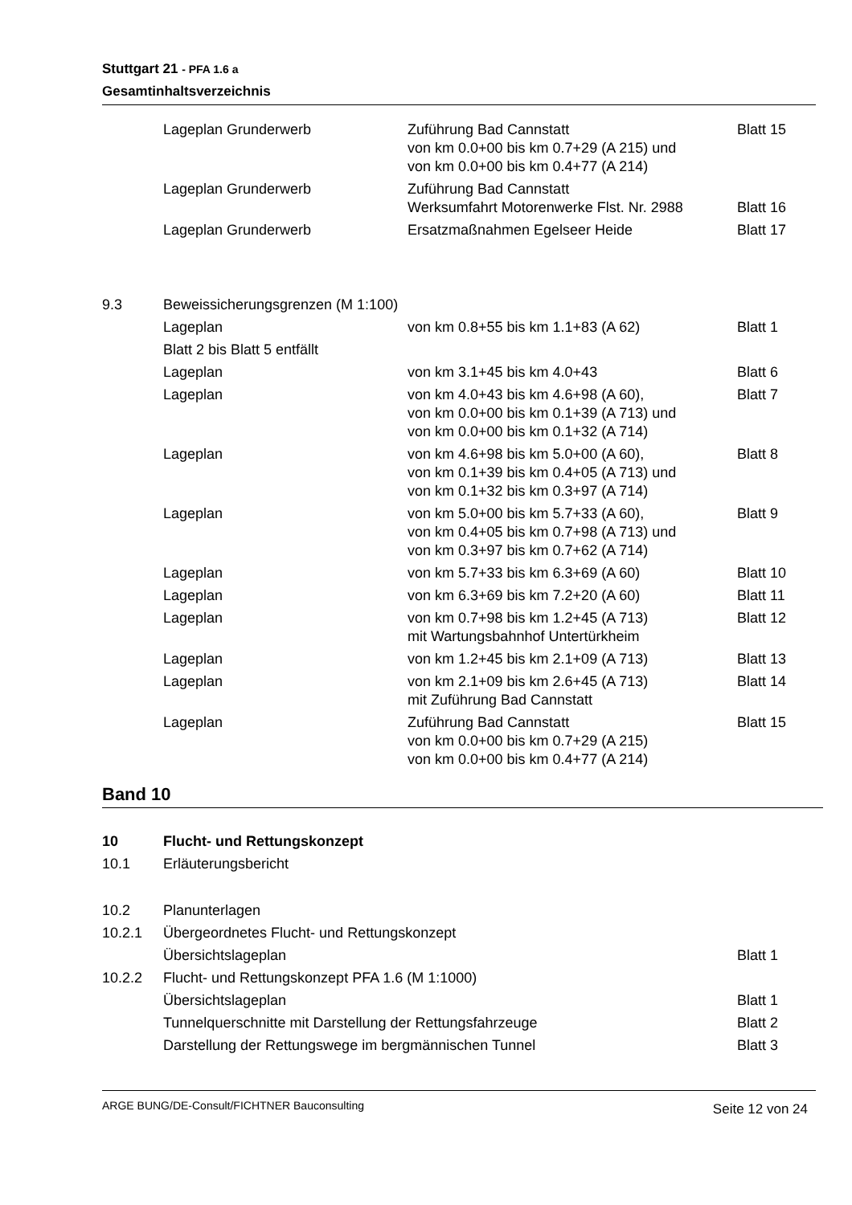Stuttgart 21 - PFA 1.6 a
Gesamtinhaltsverzeichnis
| | Lageplan Grunderwerb | Zuführung Bad Cannstatt von km 0.0+00 bis km 0.7+29 (A 215) und von km 0.0+00 bis km 0.4+77 (A 214) | Blatt 15 |
| | Lageplan Grunderwerb | Zuführung Bad Cannstatt Werksumfahrt Motorenwerke Flst. Nr. 2988 | Blatt 16 |
| | Lageplan Grunderwerb | Ersatzmaßnahmen Egelseer Heide | Blatt 17 |
| 9.3 | Beweissicherungsgrenzen (M 1:100) | | |
| | Lageplan | von km 0.8+55 bis km 1.1+83 (A 62) | Blatt 1 |
| | Blatt 2 bis Blatt 5 entfällt | | |
| | Lageplan | von km 3.1+45 bis km 4.0+43 | Blatt 6 |
| | Lageplan | von km 4.0+43 bis km 4.6+98 (A 60), von km 0.0+00 bis km 0.1+39 (A 713) und von km 0.0+00 bis km 0.1+32 (A 714) | Blatt 7 |
| | Lageplan | von km 4.6+98 bis km 5.0+00 (A 60), von km 0.1+39 bis km 0.4+05 (A 713) und von km 0.1+32 bis km 0.3+97 (A 714) | Blatt 8 |
| | Lageplan | von km 5.0+00 bis km 5.7+33 (A 60), von km 0.4+05 bis km 0.7+98 (A 713) und von km 0.3+97 bis km 0.7+62 (A 714) | Blatt 9 |
| | Lageplan | von km 5.7+33 bis km 6.3+69 (A 60) | Blatt 10 |
| | Lageplan | von km 6.3+69 bis km 7.2+20 (A 60) | Blatt 11 |
| | Lageplan | von km 0.7+98 bis km 1.2+45 (A 713) mit Wartungsbahnhof Untertürkheim | Blatt 12 |
| | Lageplan | von km 1.2+45 bis km 2.1+09 (A 713) | Blatt 13 |
| | Lageplan | von km 2.1+09 bis km 2.6+45 (A 713) mit Zuführung Bad Cannstatt | Blatt 14 |
| | Lageplan | Zuführung Bad Cannstatt von km 0.0+00 bis km 0.7+29 (A 215) von km 0.0+00 bis km 0.4+77 (A 214) | Blatt 15 |
Band 10
| 10 | Flucht- und Rettungskonzept | |
| 10.1 | Erläuterungsbericht | |
| 10.2 | Planunterlagen | |
| 10.2.1 | Übergeordnetes Flucht- und Rettungskonzept | |
| | Übersichtslageplan | Blatt 1 |
| 10.2.2 | Flucht- und Rettungskonzept PFA 1.6 (M 1:1000) | |
| | Übersichtslageplan | Blatt 1 |
| | Tunnelquerschnitte mit Darstellung der Rettungsfahrzeuge | Blatt 2 |
| | Darstellung der Rettungswege im bergmännischen Tunnel | Blatt 3 |
ARGE BUNG/DE-Consult/FICHTNER Bauconsulting Seite 12 von 24